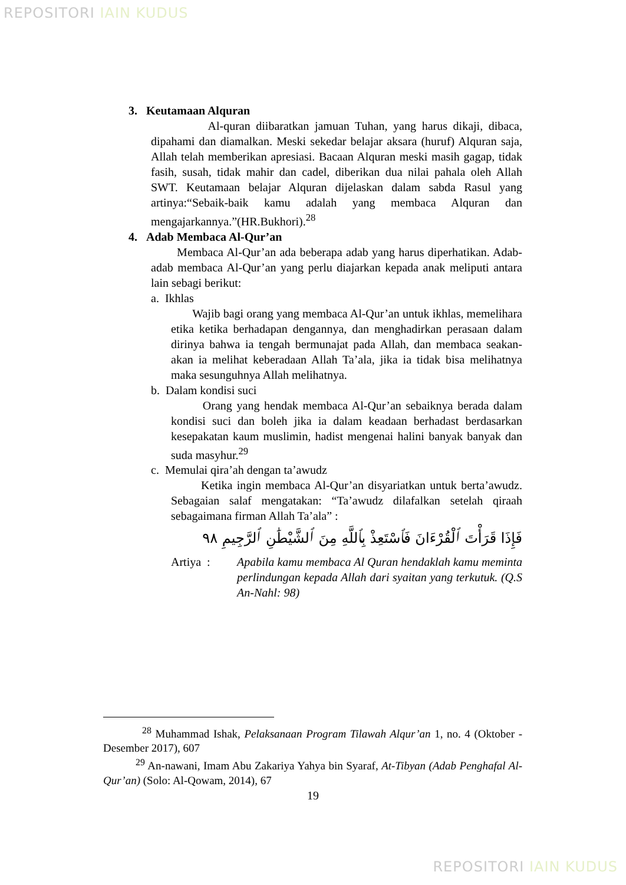REPOSITORI IAIN KUDUS
3. Keutamaan Alquran
Al-quran diibaratkan jamuan Tuhan, yang harus dikaji, dibaca, dipahami dan diamalkan. Meski sekedar belajar aksara (huruf) Alquran saja, Allah telah memberikan apresiasi. Bacaan Alquran meski masih gagap, tidak fasih, susah, tidak mahir dan cadel, diberikan dua nilai pahala oleh Allah SWT. Keutamaan belajar Alquran dijelaskan dalam sabda Rasul yang artinya:“Sebaik-baik kamu adalah yang membaca Alquran dan mengajarkannya.”(HR.Bukhori).<sup>28</sup>
4. Adab Membaca Al-Qur’an
Membaca Al-Qur’an ada beberapa adab yang harus diperhatikan. Adab-adab membaca Al-Qur’an yang perlu diajarkan kepada anak meliputi antara lain sebagi berikut:
a. Ikhlas
Wajib bagi orang yang membaca Al-Qur’an untuk ikhlas, memelihara etika ketika berhadapan dengannya, dan menghadirkan perasaan dalam dirinya bahwa ia tengah bermunajat pada Allah, dan membaca seakan-akan ia melihat keberadaan Allah Ta’ala, jika ia tidak bisa melihatnya maka sesunguhnya Allah melihatnya.
b. Dalam kondisi suci
Orang yang hendak membaca Al-Qur’an sebaiknya berada dalam kondisi suci dan boleh jika ia dalam keadaan berhadast berdasarkan kesepakatan kaum muslimin, hadist mengenai halini banyak banyak dan suda masyhur.<sup>29</sup>
c. Memulai qira’ah dengan ta’awudz
Ketika ingin membaca Al-Qur’an disyariatkan untuk berta’awudz. Sebagaian salaf mengatakan: “Ta’awudz dilafalkan setelah qiraah sebagaimana firman Allah Ta’ala” :
فَإِذَا قَرَأْتَ ٱلْقُرْءَانَ فَٱسْتَعِذْ بِٱللَّهِ مِنَ ٱلشَّيْطَٰنِ ٱلرَّجِيمِ ٩٨
Artiya : Apabila kamu membaca Al Quran hendaklah kamu meminta perlindungan kepada Allah dari syaitan yang terkutuk. (Q.S An-Nahl: 98)
<sup>28</sup> Muhammad Ishak, Pelaksanaan Program Tilawah Alqur’an 1, no. 4 (Oktober - Desember 2017), 607
<sup>29</sup> An-nawani, Imam Abu Zakariya Yahya bin Syaraf, At-Tibyan (Adab Penghafal Al-Qur’an) (Solo: Al-Qowam, 2014), 67
19
REPOSITORI IAIN KUDUS